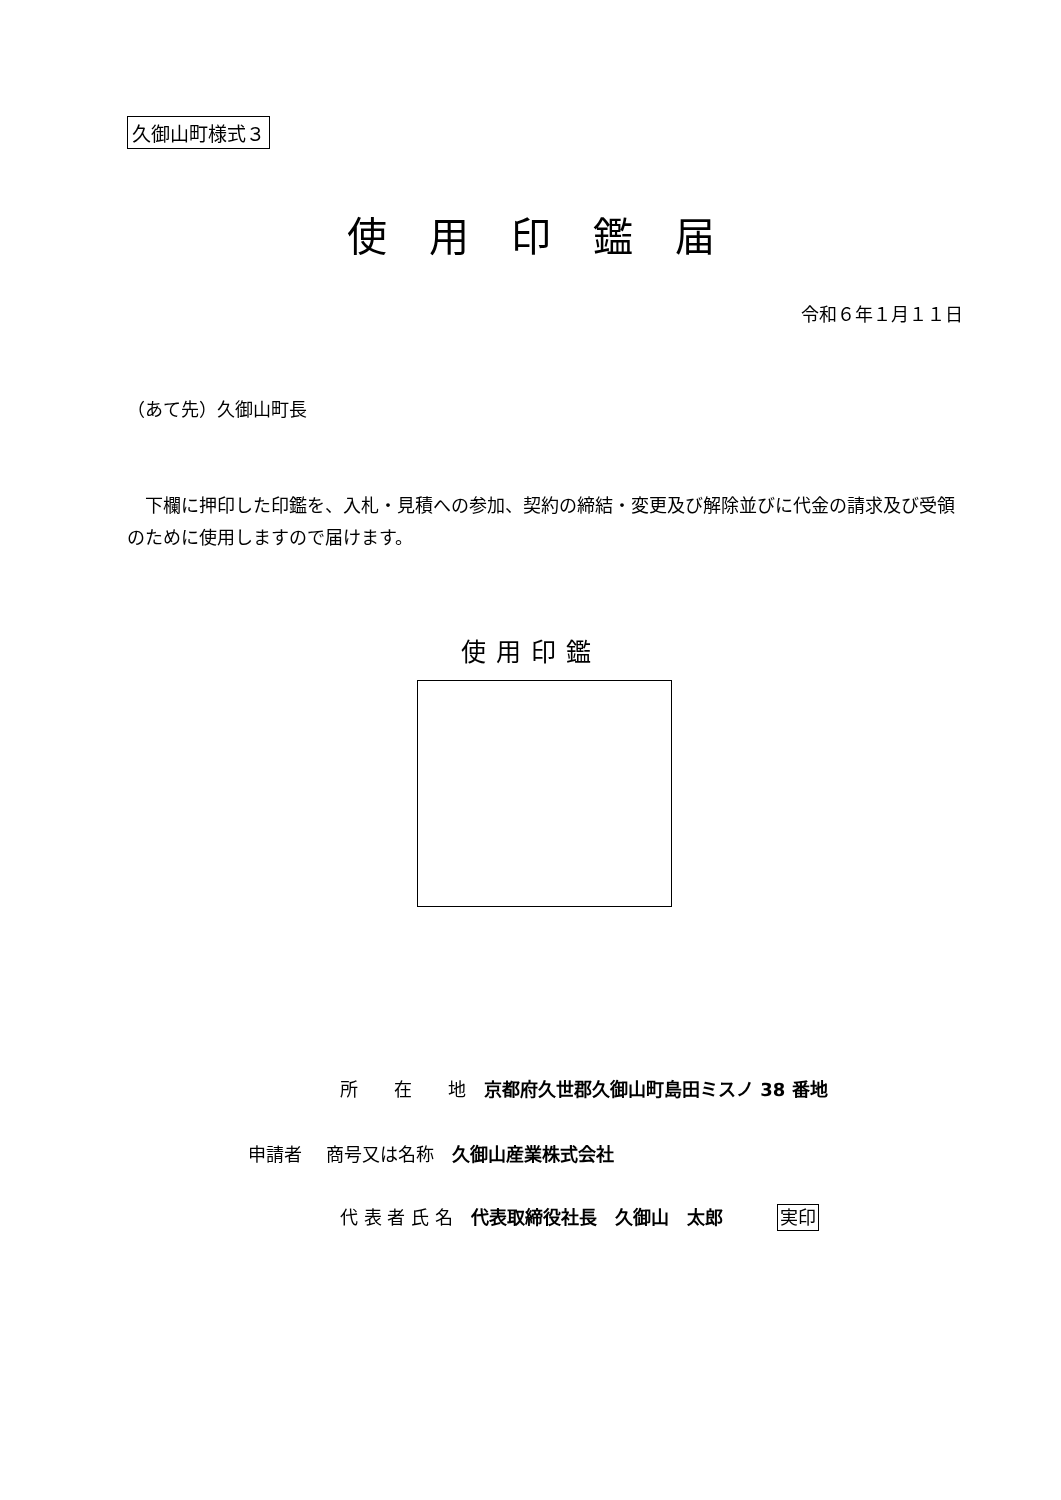久御山町様式３
使用印鑑届
令和６年１月１１日
（あて先）久御山町長
下欄に押印した印鑑を、入札・見積への参加、契約の締結・変更及び解除並びに代金の請求及び受領のために使用しますので届けます。
使用印鑑
所　　在　　地　京都府久世郡久御山町島田ミスノ 38 番地
申請者　 商号又は名称　久御山産業株式会社
代 表 者 氏 名　代表取締役社長　久御山　太郎　　　実印